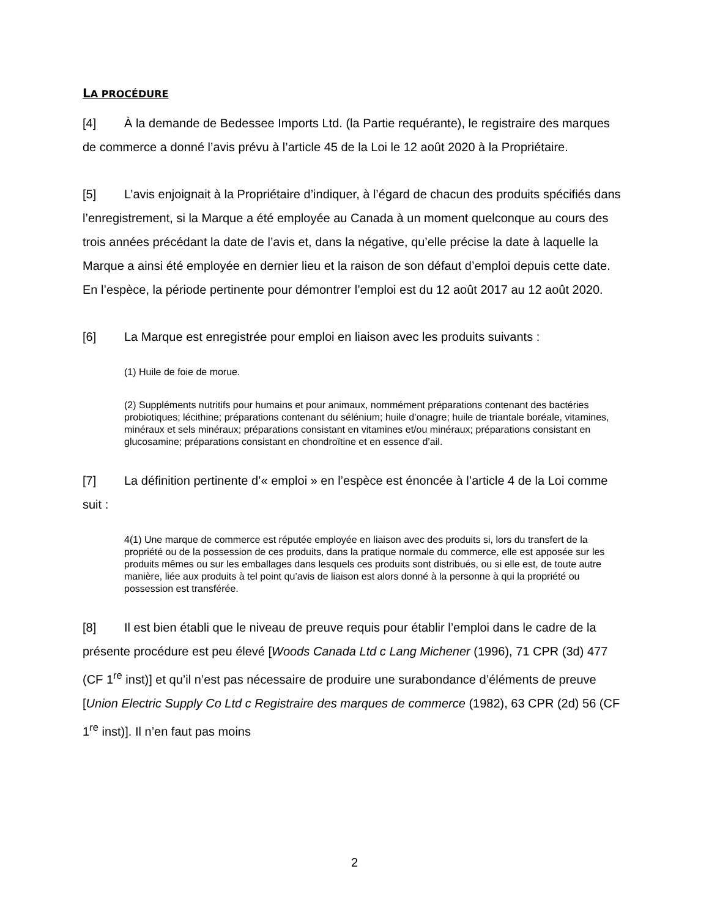LA PROCÉDURE
[4] À la demande de Bedessee Imports Ltd. (la Partie requérante), le registraire des marques de commerce a donné l’avis prévu à l’article 45 de la Loi le 12 août 2020 à la Propriétaire.
[5] L’avis enjoignait à la Propriétaire d’indiquer, à l’égard de chacun des produits spécifiés dans l’enregistrement, si la Marque a été employée au Canada à un moment quelconque au cours des trois années précédant la date de l’avis et, dans la négative, qu’elle précise la date à laquelle la Marque a ainsi été employée en dernier lieu et la raison de son défaut d’emploi depuis cette date. En l’espèce, la période pertinente pour démontrer l’emploi est du 12 août 2017 au 12 août 2020.
[6] La Marque est enregistrée pour emploi en liaison avec les produits suivants :
(1) Huile de foie de morue.
(2) Suppléments nutritifs pour humains et pour animaux, nommément préparations contenant des bactéries probiotiques; lécithine; préparations contenant du sélénium; huile d’onagre; huile de triantale boréale, vitamines, minéraux et sels minéraux; préparations consistant en vitamines et/ou minéraux; préparations consistant en glucosamine; préparations consistant en chondroïtine et en essence d’ail.
[7] La définition pertinente d’« emploi » en l’espèce est énoncée à l’article 4 de la Loi comme suit :
4(1) Une marque de commerce est réputée employée en liaison avec des produits si, lors du transfert de la propriété ou de la possession de ces produits, dans la pratique normale du commerce, elle est apposée sur les produits mêmes ou sur les emballages dans lesquels ces produits sont distribués, ou si elle est, de toute autre manière, liée aux produits à tel point qu’avis de liaison est alors donné à la personne à qui la propriété ou possession est transférée.
[8] Il est bien établi que le niveau de preuve requis pour établir l’emploi dans le cadre de la présente procédure est peu élevé [Woods Canada Ltd c Lang Michener (1996), 71 CPR (3d) 477 (CF 1<sup>re</sup> inst)] et qu’il n’est pas nécessaire de produire une surabondance d’éléments de preuve [Union Electric Supply Co Ltd c Registraire des marques de commerce (1982), 63 CPR (2d) 56 (CF 1<sup>re</sup> inst)]. Il n’en faut pas moins
2